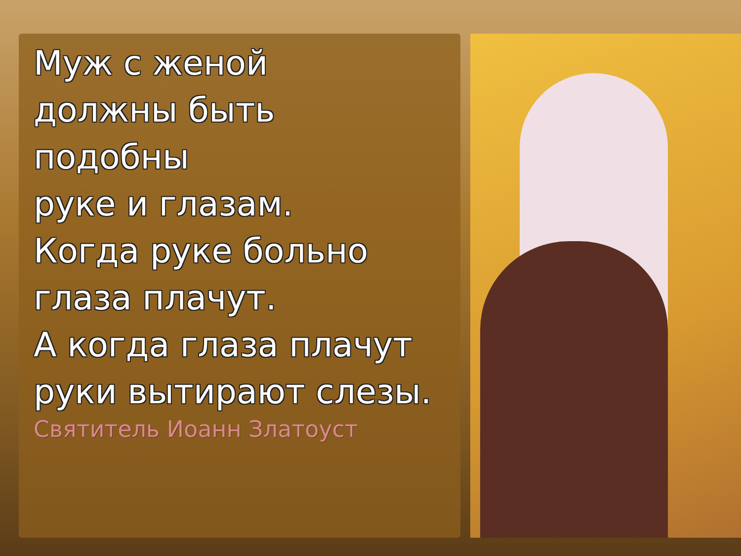Муж с женой
должны быть
подобны
руке и глазам.
Когда руке больно
глаза плачут.
А когда глаза плачут
руки вытирают слезы.
Святитель Иоанн Златоуст